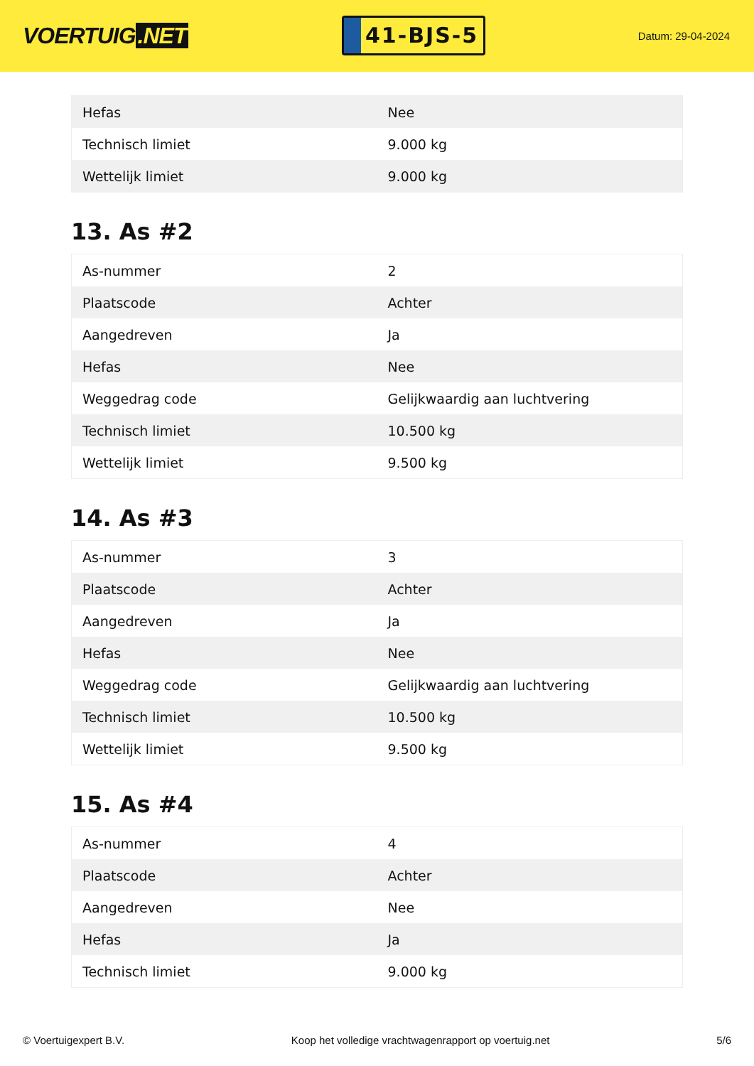VOERTUIG.NET
41-BJS-5
Datum: 29-04-2024
| Hefas | Nee |
| Technisch limiet | 9.000 kg |
| Wettelijk limiet | 9.000 kg |
13. As #2
| As-nummer | 2 |
| Plaatscode | Achter |
| Aangedreven | Ja |
| Hefas | Nee |
| Weggedrag code | Gelijkwaardig aan luchtvering |
| Technisch limiet | 10.500 kg |
| Wettelijk limiet | 9.500 kg |
14. As #3
| As-nummer | 3 |
| Plaatscode | Achter |
| Aangedreven | Ja |
| Hefas | Nee |
| Weggedrag code | Gelijkwaardig aan luchtvering |
| Technisch limiet | 10.500 kg |
| Wettelijk limiet | 9.500 kg |
15. As #4
| As-nummer | 4 |
| Plaatscode | Achter |
| Aangedreven | Nee |
| Hefas | Ja |
| Technisch limiet | 9.000 kg |
© Voertuigexpert B.V. Koop het volledige vrachtwagenrapport op voertuig.net 5/6